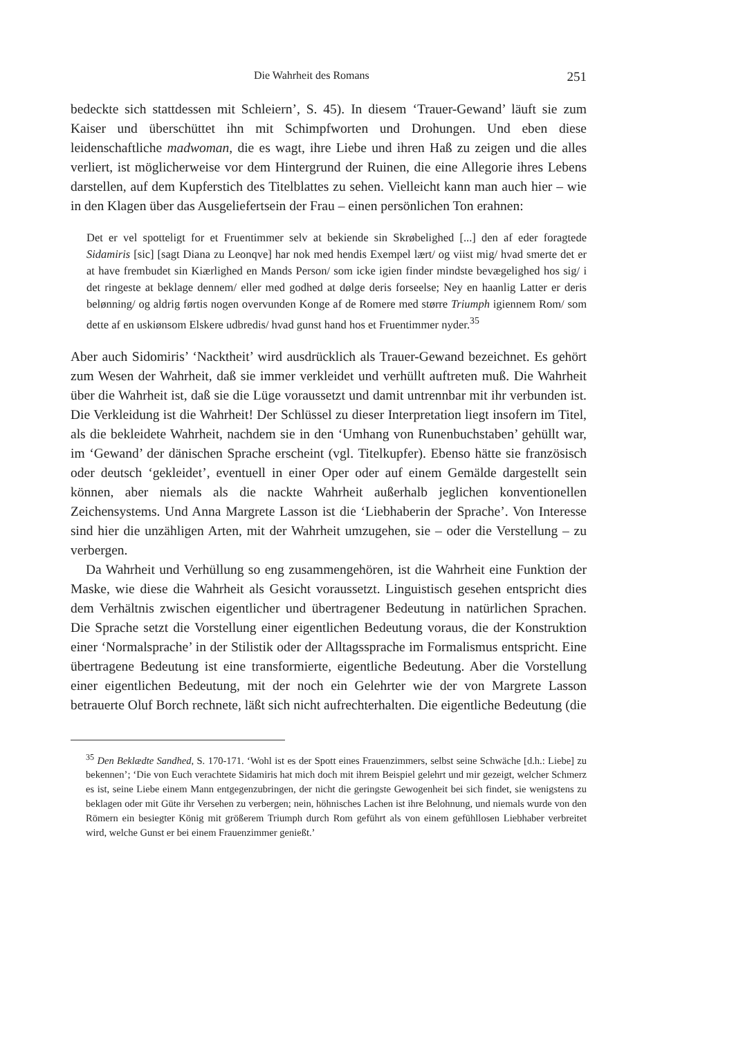Die Wahrheit des Romans 251
bedeckte sich stattdessen mit Schleiern’, S. 45). In diesem ‘Trauer-Gewand’ läuft sie zum Kaiser und überschüttet ihn mit Schimpfworten und Drohungen. Und eben diese leidenschaftliche madwoman, die es wagt, ihre Liebe und ihren Haß zu zeigen und die alles verliert, ist möglicherweise vor dem Hintergrund der Ruinen, die eine Allegorie ihres Lebens darstellen, auf dem Kupferstich des Titelblattes zu sehen. Vielleicht kann man auch hier – wie in den Klagen über das Ausgeliefertsein der Frau – einen persönlichen Ton erahnen:
Det er vel spotteligt for et Fruentimmer selv at bekiende sin Skrøbelighed [...] den af eder foragtede Sidamiris [sic] [sagt Diana zu Leonqve] har nok med hendis Exempel lært/ og viist mig/ hvad smerte det er at have frembudet sin Kiærlighed en Mands Person/ som icke igien finder mindste bevægelighed hos sig/ i det ringeste at beklage dennem/ eller med godhed at dølge deris forseelse; Ney en haanlig Latter er deris belønning/ og aldrig førtis nogen overvunden Konge af de Romere med større Triumph igiennem Rom/ som dette af en uskiønsom Elskere udbredis/ hvad gunst hand hos et Fruentimmer nyder.<sup>35</sup>
Aber auch Sidomiris’ ‘Nacktheit’ wird ausdrücklich als Trauer-Gewand bezeichnet. Es gehört zum Wesen der Wahrheit, daß sie immer verkleidet und verhüllt auftreten muß. Die Wahrheit über die Wahrheit ist, daß sie die Lüge voraussetzt und damit untrennbar mit ihr verbunden ist. Die Verkleidung ist die Wahrheit! Der Schlüssel zu dieser Interpretation liegt insofern im Titel, als die bekleidete Wahrheit, nachdem sie in den ‘Umhang von Runenbuchstaben’ gehüllt war, im ‘Gewand’ der dänischen Sprache erscheint (vgl. Titelkupfer). Ebenso hätte sie französisch oder deutsch ‘gekleidet’, eventuell in einer Oper oder auf einem Gemälde dargestellt sein können, aber niemals als die nackte Wahrheit außerhalb jeglichen konventionellen Zeichensystems. Und Anna Margrete Lasson ist die ‘Liebhaberin der Sprache’. Von Interesse sind hier die unzähligen Arten, mit der Wahrheit umzugehen, sie – oder die Verstellung – zu verbergen.
Da Wahrheit und Verhüllung so eng zusammengehören, ist die Wahrheit eine Funktion der Maske, wie diese die Wahrheit als Gesicht voraussetzt. Linguistisch gesehen entspricht dies dem Verhältnis zwischen eigentlicher und übertragener Bedeutung in natürlichen Sprachen. Die Sprache setzt die Vorstellung einer eigentlichen Bedeutung voraus, die der Konstruktion einer ‘Normalsprache’ in der Stilistik oder der Alltagssprache im Formalismus entspricht. Eine übertragene Bedeutung ist eine transformierte, eigentliche Bedeutung. Aber die Vorstellung einer eigentlichen Bedeutung, mit der noch ein Gelehrter wie der von Margrete Lasson betrauerte Oluf Borch rechnete, läßt sich nicht aufrechterhalten. Die eigentliche Bedeutung (die
<sup>35</sup> Den Beklædte Sandhed, S. 170-171. ‘Wohl ist es der Spott eines Frauenzimmers, selbst seine Schwäche [d.h.: Liebe] zu bekennen’; ‘Die von Euch verachtete Sidamiris hat mich doch mit ihrem Beispiel gelehrt und mir gezeigt, welcher Schmerz es ist, seine Liebe einem Mann entgegenzubringen, der nicht die geringste Gewogenheit bei sich findet, sie wenigstens zu beklagen oder mit Güte ihr Versehen zu verbergen; nein, höhnisches Lachen ist ihre Belohnung, und niemals wurde von den Römern ein besiegter König mit größerem Triumph durch Rom geführt als von einem gefühllosen Liebhaber verbreitet wird, welche Gunst er bei einem Frauenzimmer genießt.’